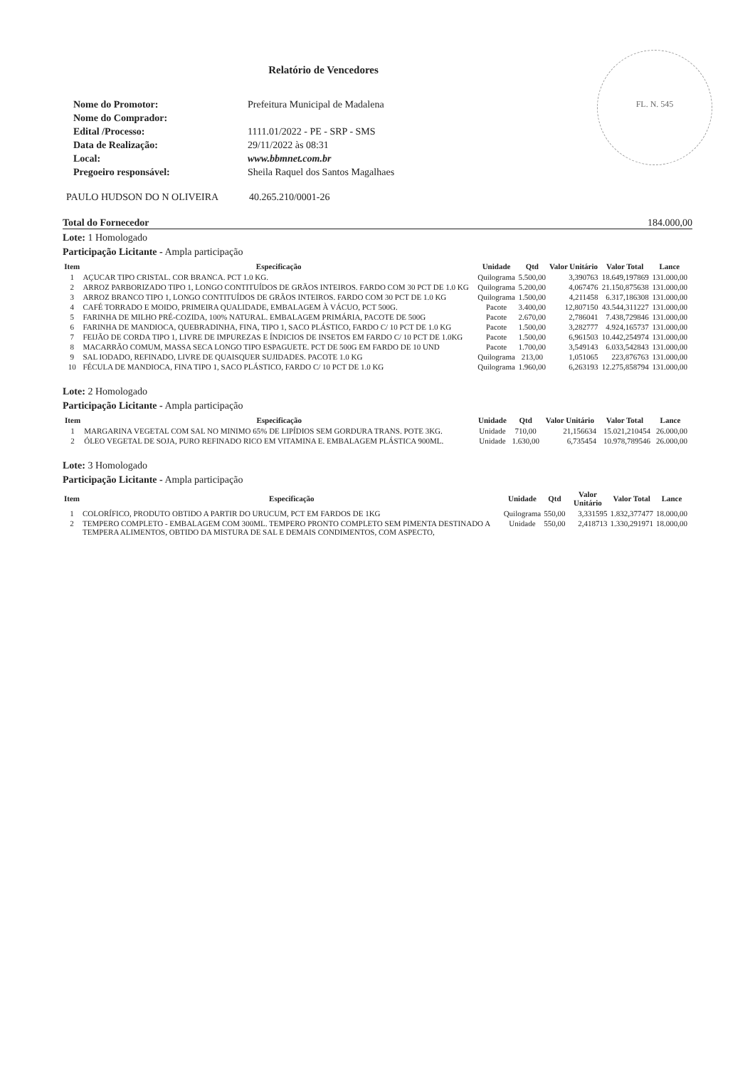FL. N. 545
Relatório de Vencedores
Nome do Promotor: Prefeitura Municipal de Madalena Nome do Comprador: Edital /Processo: 1111.01/2022 - PE - SRP - SMS Data de Realização: 29/11/2022 às 08:31 Local: www.bbmnet.com.br Pregoeiro responsável: Sheila Raquel dos Santos Magalhaes
PAULO HUDSON DO N OLIVEIRA 40.265.210/0001-26
Total do Fornecedor 184.000,00
Lote: 1 Homologado
Participação Licitante - Ampla participação
| Item | Especificação | Unidade | Qtd | Valor Unitário | Valor Total | Lance |
| --- | --- | --- | --- | --- | --- | --- |
| 1 | AÇUCAR TIPO CRISTAL. COR BRANCA. PCT 1.0 KG. | Quilograma | 5.500,00 | 3,390763 | 18.649,197869 | 131.000,00 |
| 2 | ARROZ PARBORIZADO TIPO 1, LONGO CONTITUÍDOS DE GRÃOS INTEIROS. FARDO COM 30 PCT DE 1.0 KG | Quilograma | 5.200,00 | 4,067476 | 21.150,875638 | 131.000,00 |
| 3 | ARROZ BRANCO TIPO 1, LONGO CONTITUÍDOS DE GRÃOS INTEIROS. FARDO COM 30 PCT DE 1.0 KG | Quilograma | 1.500,00 | 4,211458 | 6.317,186308 | 131.000,00 |
| 4 | CAFÉ TORRADO E MOIDO, PRIMEIRA QUALIDADE, EMBALAGEM À VÁCUO, PCT 500G. | Pacote | 3.400,00 | 12,807150 | 43.544,311227 | 131.000,00 |
| 5 | FARINHA DE MILHO PRÉ-COZIDA, 100% NATURAL. EMBALAGEM PRIMÁRIA, PACOTE DE 500G | Pacote | 2.670,00 | 2,786041 | 7.438,729846 | 131.000,00 |
| 6 | FARINHA DE MANDIOCA, QUEBRADINHA, FINA, TIPO 1, SACO PLÁSTICO, FARDO C/ 10 PCT DE 1.0 KG | Pacote | 1.500,00 | 3,282777 | 4.924,165737 | 131.000,00 |
| 7 | FEIJÃO DE CORDA TIPO 1, LIVRE DE IMPUREZAS E ÍNDICIOS DE INSETOS EM FARDO C/ 10 PCT DE 1.0KG | Pacote | 1.500,00 | 6,961503 | 10.442,254974 | 131.000,00 |
| 8 | MACARRÃO COMUM, MASSA SECA LONGO TIPO ESPAGUETE. PCT DE 500G EM FARDO DE 10 UND | Pacote | 1.700,00 | 3,549143 | 6.033,542843 | 131.000,00 |
| 9 | SAL IODADO, REFINADO, LIVRE DE QUAISQUER SUJIDADES. PACOTE 1.0 KG | Quilograma | 213,00 | 1,051065 | 223,876763 | 131.000,00 |
| 10 | FÉCULA DE MANDIOCA, FINA TIPO 1, SACO PLÁSTICO, FARDO C/ 10 PCT DE 1.0 KG | Quilograma | 1.960,00 | 6,263193 | 12.275,858794 | 131.000,00 |
Lote: 2 Homologado
Participação Licitante - Ampla participação
| Item | Especificação | Unidade | Qtd | Valor Unitário | Valor Total | Lance |
| --- | --- | --- | --- | --- | --- | --- |
| 1 | MARGARINA VEGETAL COM SAL NO MINIMO 65% DE LIPÍDIOS SEM GORDURA TRANS. POTE 3KG. | Unidade | 710,00 | 21,156634 | 15.021,210454 | 26.000,00 |
| 2 | ÓLEO VEGETAL DE SOJA, PURO REFINADO RICO EM VITAMINA E. EMBALAGEM PLÁSTICA 900ML. | Unidade | 1.630,00 | 6,735454 | 10.978,789546 | 26.000,00 |
Lote: 3 Homologado
Participação Licitante - Ampla participação
| Item | Especificação | Unidade | Qtd | Valor Unitário | Valor Total | Lance |
| --- | --- | --- | --- | --- | --- | --- |
| 1 | COLORÍFICO, PRODUTO OBTIDO A PARTIR DO URUCUM, PCT EM FARDOS DE 1KG | Quilograma | 550,00 | 3,331595 | 1.832,377477 | 18.000,00 |
| 2 | TEMPERO COMPLETO - EMBALAGEM COM 300ML. TEMPERO PRONTO COMPLETO SEM PIMENTA DESTINADO A TEMPERA ALIMENTOS, OBTIDO DA MISTURA DE SAL E DEMAIS CONDIMENTOS, COM ASPECTO, | Unidade | 550,00 | 2,418713 | 1.330,291971 | 18.000,00 |